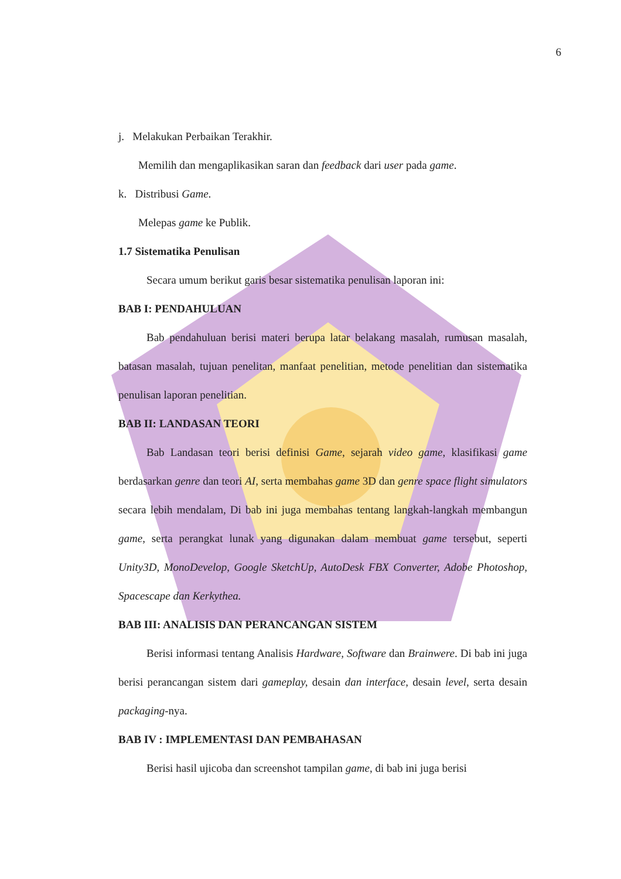6
j. Melakukan Perbaikan Terakhir.
Memilih dan mengaplikasikan saran dan feedback dari user pada game.
k. Distribusi Game.
Melepas game ke Publik.
1.7 Sistematika Penulisan
Secara umum berikut garis besar sistematika penulisan laporan ini:
BAB I: PENDAHULUAN
Bab pendahuluan berisi materi berupa latar belakang masalah, rumusan masalah, batasan masalah, tujuan penelitan, manfaat penelitian, metode penelitian dan sistematika penulisan laporan penelitian.
BAB II: LANDASAN TEORI
Bab Landasan teori berisi definisi Game, sejarah video game, klasifikasi game berdasarkan genre dan teori AI, serta membahas game 3D dan genre space flight simulators secara lebih mendalam, Di bab ini juga membahas tentang langkah-langkah membangun game, serta perangkat lunak yang digunakan dalam membuat game tersebut, seperti Unity3D, MonoDevelop, Google SketchUp, AutoDesk FBX Converter, Adobe Photoshop, Spacescape dan Kerkythea.
BAB III: ANALISIS DAN PERANCANGAN SISTEM
Berisi informasi tentang Analisis Hardware, Software dan Brainwere. Di bab ini juga berisi perancangan sistem dari gameplay, desain dan interface, desain level, serta desain packaging-nya.
BAB IV : IMPLEMENTASI DAN PEMBAHASAN
Berisi hasil ujicoba dan screenshot tampilan game, di bab ini juga berisi